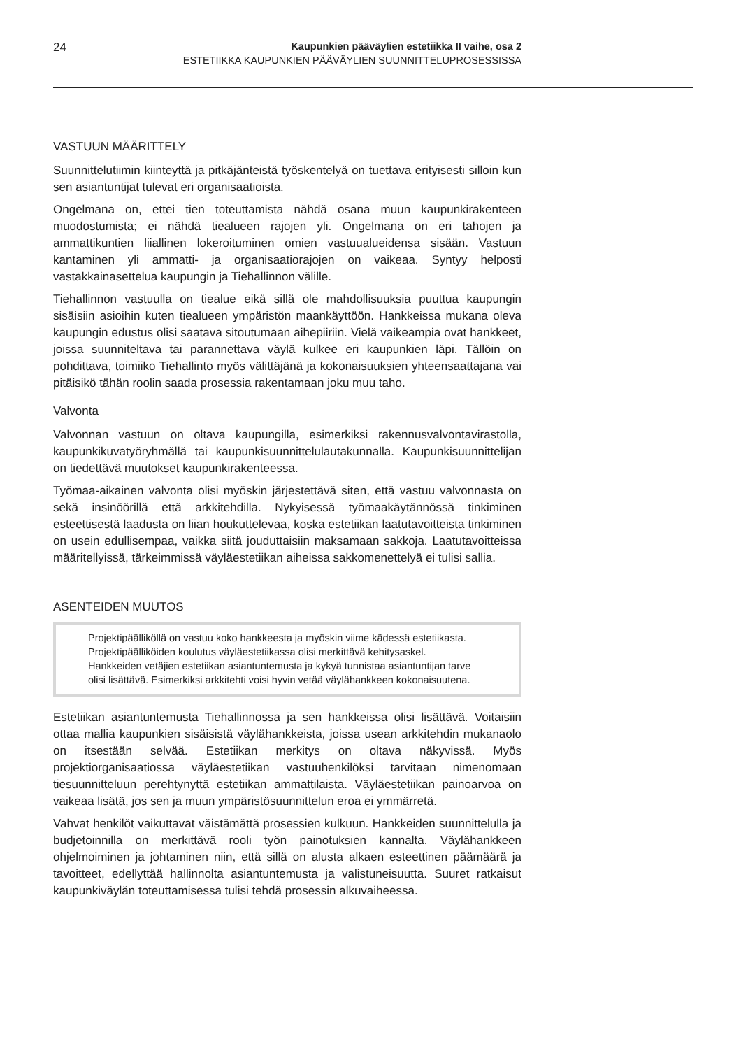24
Kaupunkien pääväylien estetiikka II vaihe, osa 2
ESTETIIKKA KAUPUNKIEN PÄÄVÄYLIEN SUUNNITTELUPROSESSISSA
VASTUUN MÄÄRITTELY
Suunnittelutiimin kiinteyttä ja pitkäjänteistä työskentelyä on tuettava erityisesti silloin kun sen asiantuntijat tulevat eri organisaatioista.
Ongelmana on, ettei tien toteuttamista nähdä osana muun kaupunkirakenteen muodostumista; ei nähdä tiealueen rajojen yli. Ongelmana on eri tahojen ja ammattikuntien liiallinen lokeroituminen omien vastuualueidensa sisään. Vastuun kantaminen yli ammatti- ja organisaatiorajojen on vaikeaa. Syntyy helposti vastakkainasettelua kaupungin ja Tiehallinnon välille.
Tiehallinnon vastuulla on tiealue eikä sillä ole mahdollisuuksia puuttua kaupungin sisäisiin asioihin kuten tiealueen ympäristön maankäyttöön. Hankkeissa mukana oleva kaupungin edustus olisi saatava sitoutumaan aihepiiriin. Vielä vaikeampia ovat hankkeet, joissa suunniteltava tai parannettava väylä kulkee eri kaupunkien läpi. Tällöin on pohdittava, toimiiko Tiehallinto myös välittäjänä ja kokonaisuuksien yhteensaattajana vai pitäisikö tähän roolin saada prosessia rakentamaan joku muu taho.
Valvonta
Valvonnan vastuun on oltava kaupungilla, esimerkiksi rakennusvalvontavirastolla, kaupunkikuvatyöryhmällä tai kaupunkisuunnittelulautakunnalla. Kaupunkisuunnittelijan on tiedettävä muutokset kaupunkirakenteessa.
Työmaa-aikainen valvonta olisi myöskin järjestettävä siten, että vastuu valvonnasta on sekä insinöörillä että arkkitehdilla. Nykyisessä työmaakäytännössä tinkiminen esteettisestä laadusta on liian houkuttelevaa, koska estetiikan laatutavoitteista tinkiminen on usein edullisempaa, vaikka siitä jouduttaisiin maksamaan sakkoja. Laatutavoitteissa määritellyissä, tärkeimmissä väyläestetiikan aiheissa sakkomenettelyä ei tulisi sallia.
ASENTEIDEN MUUTOS
Projektipäälliköllä on vastuu koko hankkeesta ja myöskin viime kädessä estetiikasta. Projektipäälliköiden koulutus väyläestetiikassa olisi merkittävä kehitysaskel. Hankkeiden vetäjien estetiikan asiantuntemusta ja kykyä tunnistaa asiantuntijan tarve olisi lisättävä. Esimerkiksi arkkitehti voisi hyvin vetää väylähankkeen kokonaisuutena.
Estetiikan asiantuntemusta Tiehallinnossa ja sen hankkeissa olisi lisättävä. Voitaisiin ottaa mallia kaupunkien sisäisistä väylähankkeista, joissa usean arkkitehdin mukanaolo on itsestään selvää. Estetiikan merkitys on oltava näkyvissä. Myös projektiorganisaatiossa väyläestetiikan vastuuhenkilöksi tarvitaan nimenomaan tiesuunnitteluun perehtynyttä estetiikan ammattilaista. Väyläestetiikan painoarvoa on vaikeaa lisätä, jos sen ja muun ympäristösuunnittelun eroa ei ymmärretä.
Vahvat henkilöt vaikuttavat väistämättä prosessien kulkuun. Hankkeiden suunnittelulla ja budjetoinnilla on merkittävä rooli työn painotuksien kannalta. Väylähankkeen ohjelmoiminen ja johtaminen niin, että sillä on alusta alkaen esteettinen päämäärä ja tavoitteet, edellyttää hallinnolta asiantuntemusta ja valistuneisuutta. Suuret ratkaisut kaupunkiväylän toteuttamisessa tulisi tehdä prosessin alkuvaiheessa.